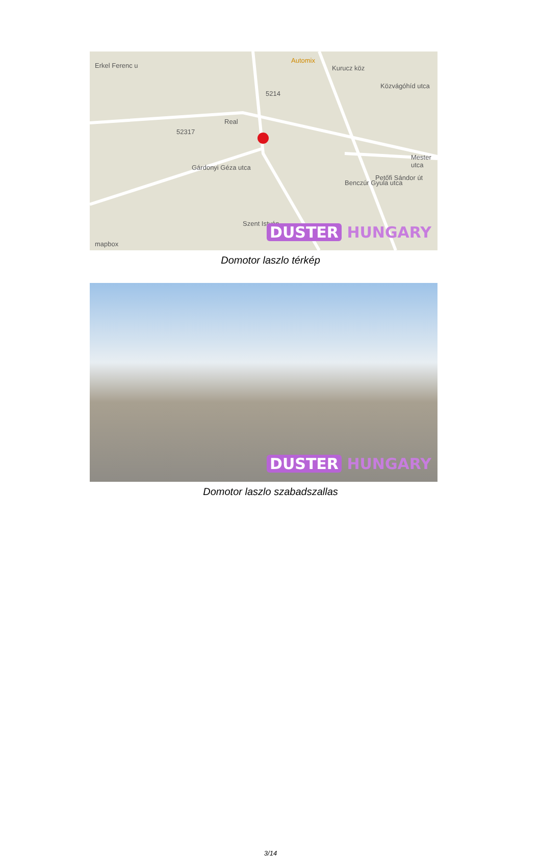Automix
Kurucz köz
Közvágóhíd utca
Real
Erkel Ferenc u
52317
5214
Gárdonyi Géza utca
Benczúr Gyula utca
Petőfi Sándor út
Mester utca
Szent István
mapbox
DUSTER HUNGARY
Domotor laszlo térkép
DUSTER HUNGARY
Domotor laszlo szabadszallas
3/14